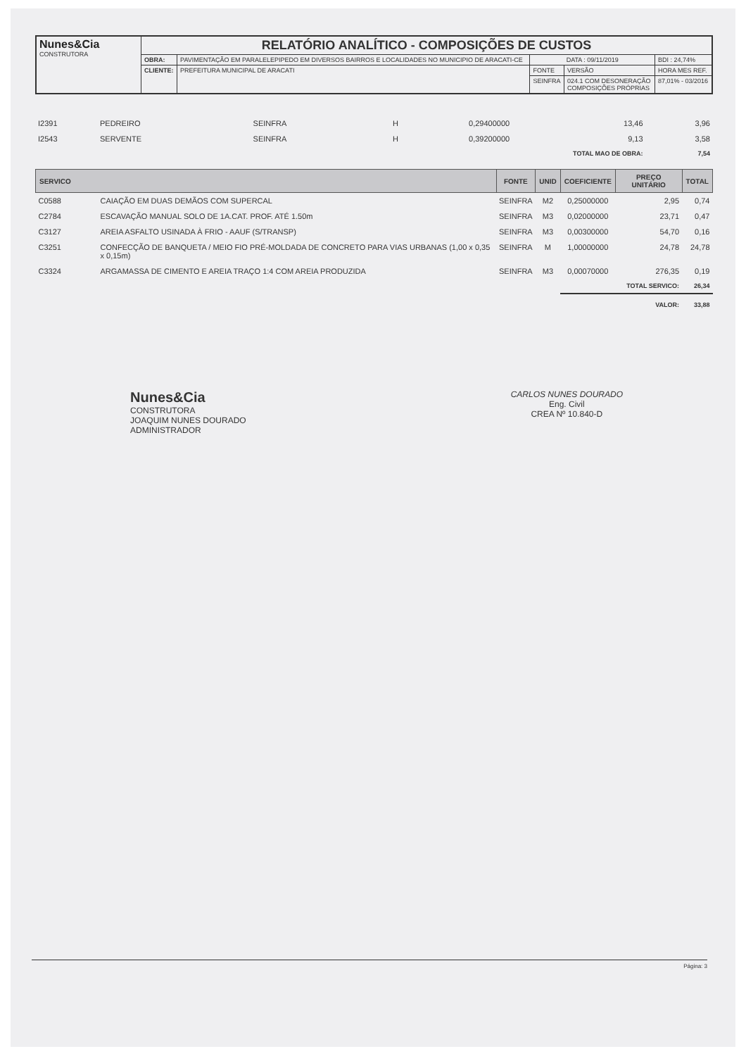| Nunes&Cia CONSTRUTORA | RELATÓRIO ANALÍTICO - COMPOSIÇÕES DE CUSTOS | | | | |
| | OBRA: | PAVIMENTAÇÃO EM PARALELEPIPEDO EM DIVERSOS BAIRROS E LOCALIDADES NO MUNICIPIO DE ARACATI-CE | DATA : 09/11/2019 | | BDI : 24,74% |
| | CLIENTE: | PREFEITURA MUNICIPAL DE ARACATI | FONTE | VERSÃO | HORA MES REF. |
| | | | SEINFRA | 024.1 COM DESONERAÇÃO COMPOSIÇÕES PRÓPRIAS | 87,01% - 03/2016 |
| I2391 | PEDREIRO | SEINFRA | H | 0,29400000 | 13,46 | 3,96 |
| I2543 | SERVENTE | SEINFRA | H | 0,39200000 | 9,13 | 3,58 |
| TOTAL MAO DE OBRA: | | | | | | 7,54 |
| SERVICO | | FONTE | UNID | COEFICIENTE | PREÇO UNITÁRIO | TOTAL |
| --- | --- | --- | --- | --- | --- | --- |
| C0588 | CAIAÇÃO EM DUAS DEMÃOS COM SUPERCAL | SEINFRA | M2 | 0,25000000 | 2,95 | 0,74 |
| C2784 | ESCAVAÇÃO MANUAL SOLO DE 1A.CAT. PROF. ATÉ 1.50m | SEINFRA | M3 | 0,02000000 | 23,71 | 0,47 |
| C3127 | AREIA ASFALTO USINADA À FRIO - AAUF (S/TRANSP) | SEINFRA | M3 | 0,00300000 | 54,70 | 0,16 |
| C3251 | CONFECÇÃO DE BANQUETA / MEIO FIO PRÉ-MOLDADA DE CONCRETO PARA VIAS URBANAS (1,00 x 0,35 x 0,15m) | SEINFRA | M | 1,00000000 | 24,78 | 24,78 |
| C3324 | ARGAMASSA DE CIMENTO E AREIA TRAÇO 1:4 COM AREIA PRODUZIDA | SEINFRA | M3 | 0,00070000 | 276,35 | 0,19 |
| TOTAL SERVICO: | | | | | | 26,34 |
| | | | | VALOR: | | 33,88 |
Nunes&Cia
CONSTRUTORA
JOAQUIM NUNES DOURADO
ADMINISTRADOR
CARLOS NUNES DOURADO
Eng. Civil
CREA Nº 10.840-D
Página: 3